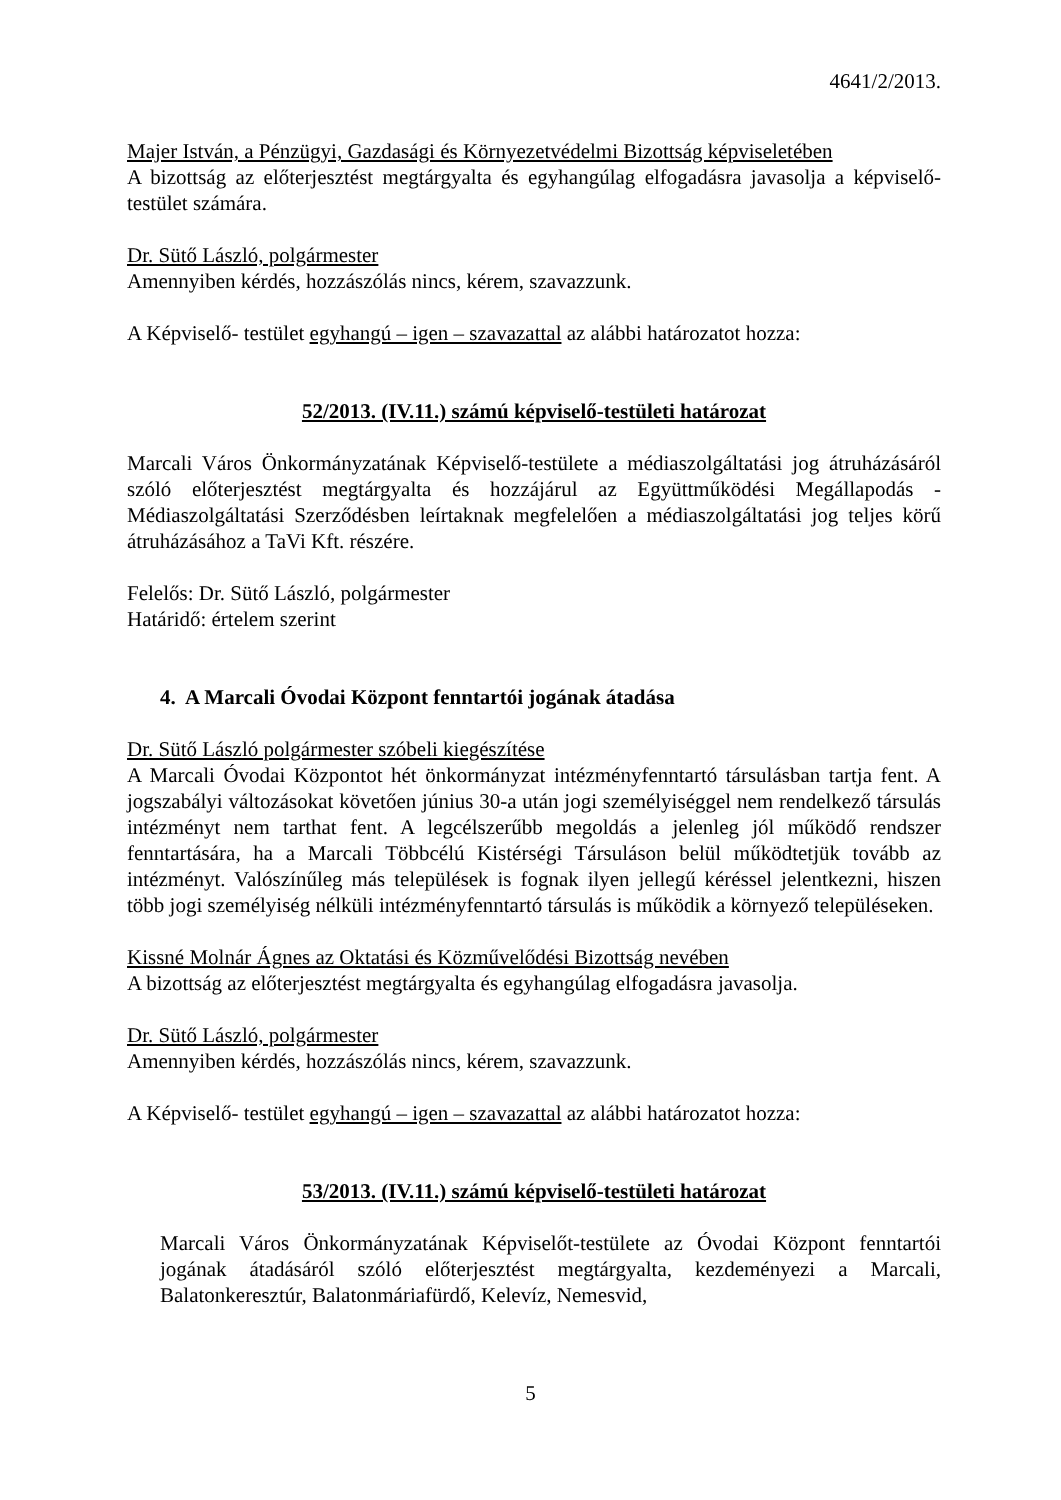4641/2/2013.
Majer István, a Pénzügyi, Gazdasági és Környezetvédelmi Bizottság képviseletében
A bizottság az előterjesztést megtárgyalta és egyhangúlag elfogadásra javasolja a képviselő-testület számára.
Dr. Sütő László, polgármester
Amennyiben kérdés, hozzászólás nincs, kérem, szavazzunk.
A Képviselő- testület egyhangú – igen – szavazattal az alábbi határozatot hozza:
52/2013. (IV.11.) számú képviselő-testületi határozat
Marcali Város Önkormányzatának Képviselő-testülete a médiaszolgáltatási jog átruházásáról szóló előterjesztést megtárgyalta és hozzájárul az Együttműködési Megállapodás - Médiaszolgáltatási Szerződésben leírtaknak megfelelően a médiaszolgáltatási jog teljes körű átruházásához a TaVi Kft. részére.
Felelős: Dr. Sütő László, polgármester
Határidő: értelem szerint
4. A Marcali Óvodai Központ fenntartói jogának átadása
Dr. Sütő László polgármester szóbeli kiegészítése
A Marcali Óvodai Központot hét önkormányzat intézményfenntartó társulásban tartja fent. A jogszabályi változásokat követően június 30-a után jogi személyiséggel nem rendelkező társulás intézményt nem tarthat fent. A legcélszerűbb megoldás a jelenleg jól működő rendszer fenntartására, ha a Marcali Többcélú Kistérségi Társuláson belül működtetjük tovább az intézményt. Valószínűleg más települések is fognak ilyen jellegű kéréssel jelentkezni, hiszen több jogi személyiség nélküli intézményfenntartó társulás is működik a környező településeken.
Kissné Molnár Ágnes az Oktatási és Közművelődési Bizottság nevében
A bizottság az előterjesztést megtárgyalta és egyhangúlag elfogadásra javasolja.
Dr. Sütő László, polgármester
Amennyiben kérdés, hozzászólás nincs, kérem, szavazzunk.
A Képviselő- testület egyhangú – igen – szavazattal az alábbi határozatot hozza:
53/2013. (IV.11.) számú képviselő-testületi határozat
Marcali Város Önkormányzatának Képviselőt-testülete az Óvodai Központ fenntartói jogának átadásáról szóló előterjesztést megtárgyalta, kezdeményezi a Marcali, Balatonkeresztúr, Balatonmáriafürdő, Kelevíz, Nemesvid,
5